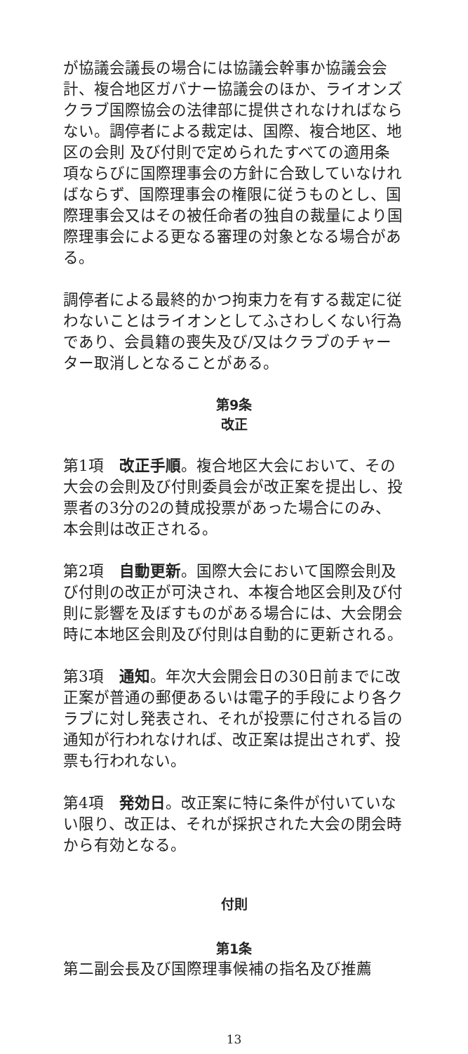が協議会議長の場合には協議会幹事か協議会会計、複合地区ガバナー協議会のほか、ライオンズクラブ国際協会の法律部に提供されなければならない。調停者による裁定は、国際、複合地区、地区の会則 及び付則で定められたすべての適用条項ならびに国際理事会の方針に合致していなければならず、国際理事会の権限に従うものとし、国際理事会又はその被任命者の独自の裁量により国際理事会による更なる審理の対象となる場合がある。
調停者による最終的かつ拘束力を有する裁定に従わないことはライオンとしてふさわしくない行為であり、会員籍の喪失及び/又はクラブのチャーター取消しとなることがある。
第9条
改正
第1項　改正手順。複合地区大会において、その大会の会則及び付則委員会が改正案を提出し、投票者の3分の2の賛成投票があった場合にのみ、本会則は改正される。
第2項　自動更新。国際大会において国際会則及び付則の改正が可決され、本複合地区会則及び付則に影響を及ぼすものがある場合には、大会閉会時に本地区会則及び付則は自動的に更新される。
第3項　通知。年次大会開会日の30日前までに改正案が普通の郵便あるいは電子的手段により各クラブに対し発表され、それが投票に付される旨の通知が行われなければ、改正案は提出されず、投票も行われない。
第4項　発効日。改正案に特に条件が付いていない限り、改正は、それが採択された大会の閉会時から有効となる。
付則
第1条
第二副会長及び国際理事候補の指名及び推薦
13